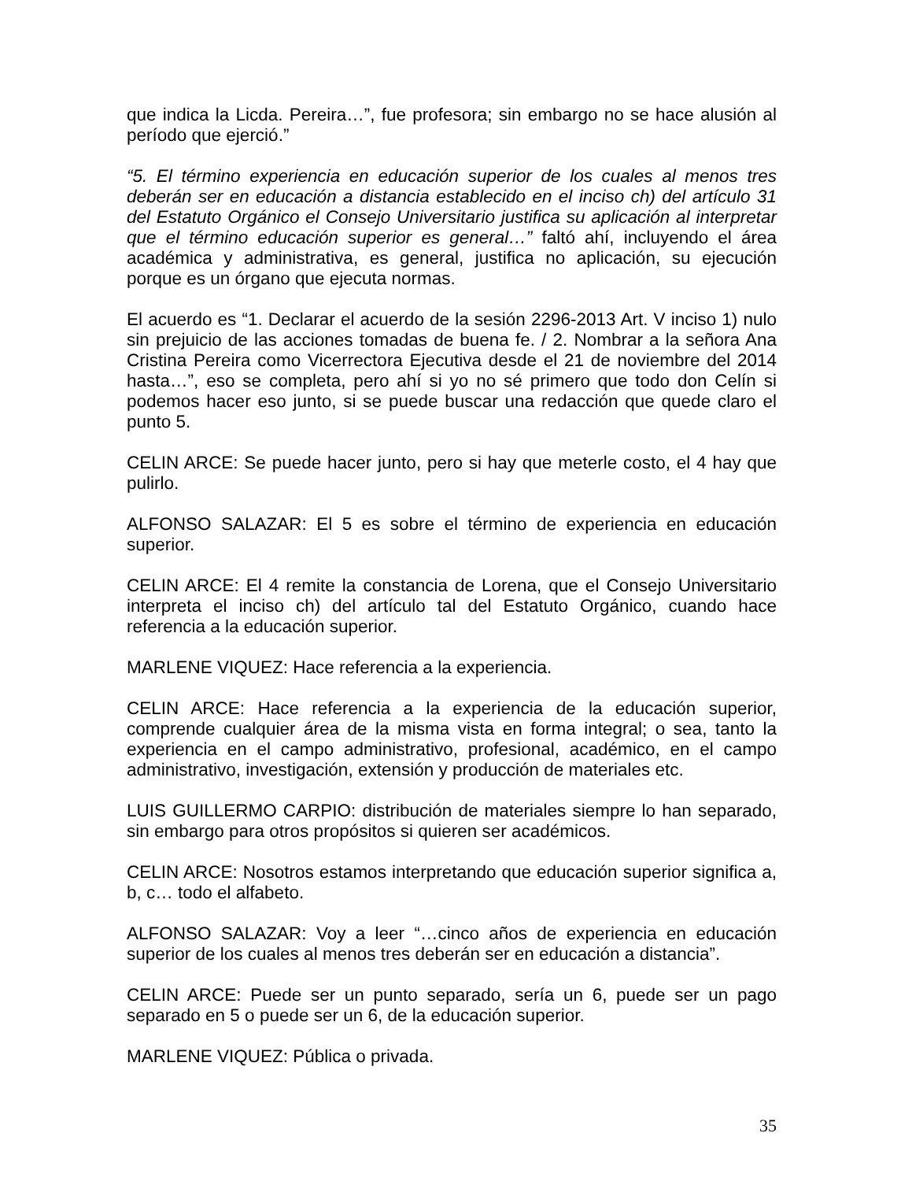que indica la Licda. Pereira…”, fue profesora; sin embargo no se hace alusión al período que ejerció.”
“5. El término experiencia en educación superior de los cuales al menos tres deberán ser en educación a distancia establecido en el inciso ch) del artículo 31 del Estatuto Orgánico el Consejo Universitario justifica su aplicación al interpretar que el término educación superior es general…” faltó ahí, incluyendo el área académica y administrativa, es general, justifica no aplicación, su ejecución porque es un órgano que ejecuta normas.
El acuerdo es “1. Declarar el acuerdo de la sesión 2296-2013 Art. V inciso 1) nulo sin prejuicio de las acciones tomadas de buena fe. / 2. Nombrar a la señora Ana Cristina Pereira como Vicerrectora Ejecutiva desde el 21 de noviembre del 2014 hasta…”, eso se completa, pero ahí si yo no sé primero que todo don Celín si podemos hacer eso junto, si se puede buscar una redacción que quede claro el punto 5.
CELIN ARCE: Se puede hacer junto, pero si hay que meterle costo, el 4 hay que pulirlo.
ALFONSO SALAZAR: El 5 es sobre el término de experiencia en educación superior.
CELIN ARCE: El 4 remite la constancia de Lorena, que el Consejo Universitario interpreta el inciso ch) del artículo tal del Estatuto Orgánico, cuando hace referencia a la educación superior.
MARLENE VIQUEZ: Hace referencia a la experiencia.
CELIN ARCE: Hace referencia a la experiencia de la educación superior, comprende cualquier área de la misma vista en forma integral; o sea, tanto la experiencia en el campo administrativo, profesional, académico, en el campo administrativo, investigación, extensión y producción de materiales etc.
LUIS GUILLERMO CARPIO: distribución de materiales siempre lo han separado, sin embargo para otros propósitos si quieren ser académicos.
CELIN ARCE: Nosotros estamos interpretando que educación superior significa a, b, c… todo el alfabeto.
ALFONSO SALAZAR: Voy a leer “…cinco años de experiencia en educación superior de los cuales al menos tres deberán ser en educación a distancia”.
CELIN ARCE: Puede ser un punto separado, sería un 6, puede ser un pago separado en 5 o puede ser un 6, de la educación superior.
MARLENE VIQUEZ: Pública o privada.
35